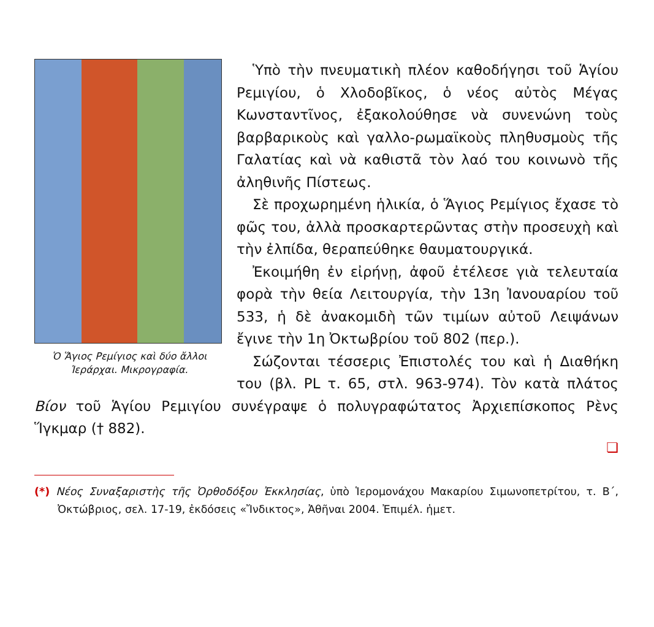Ὁ Ἅγιος Ρεμίγιος καὶ δύο ἄλλοι Ἱεράρχαι. Μικρογραφία.
Ὑπὸ τὴν πνευματικὴ πλέον καθοδήγησι τοῦ Ἁγίου Ρεμιγίου, ὁ Χλοδοβῖκος, ὁ νέος αὐτὸς Μέγας Κωνσταντῖνος, ἐξακολούθησε νὰ συνενώνη τοὺς βαρβαρικοὺς καὶ γαλλο-ρωμαϊκοὺς πληθυσμοὺς τῆς Γαλατίας καὶ νὰ καθιστᾶ τὸν λαό του κοινωνὸ τῆς ἀληθινῆς Πίστεως.
Σὲ προχωρημένη ἡλικία, ὁ Ἅγιος Ρεμίγιος ἔχασε τὸ φῶς του, ἀλλὰ προσκαρτερῶντας στὴν προσευχὴ καὶ τὴν ἐλπίδα, θεραπεύθηκε θαυματουργικά.
Ἐκοιμήθη ἐν εἰρήνῃ, ἀφοῦ ἐτέλεσε γιὰ τελευταία φορὰ τὴν θεία Λειτουργία, τὴν 13η Ἰανουαρίου τοῦ 533, ἡ δὲ ἀνακομιδὴ τῶν τιμίων αὐτοῦ Λειψάνων ἔγινε τὴν 1η Ὀκτωβρίου τοῦ 802 (περ.).
Σώζονται τέσσερις Ἐπιστολές του καὶ ἡ Διαθήκη του (βλ. PL τ. 65, στλ. 963-974). Τὸν κατὰ πλάτος Βίον τοῦ Ἁγίου Ρεμιγίου συνέγραψε ὁ πολυγραφώτατος Ἀρχιεπίσκοπος Ρὲνς Ἵγκμαρ († 882).
❏
(*) Νέος Συναξαριστὴς τῆς Ὀρθοδόξου Ἐκκλησίας, ὑπὸ Ἱερομονάχου Μακαρίου Σιμωνοπετρίτου, τ. Β΄, Ὀκτώβριος, σελ. 17-19, ἐκδόσεις «Ἴνδικτος», Ἀθῆναι 2004. Ἐπιμέλ. ἡμετ.